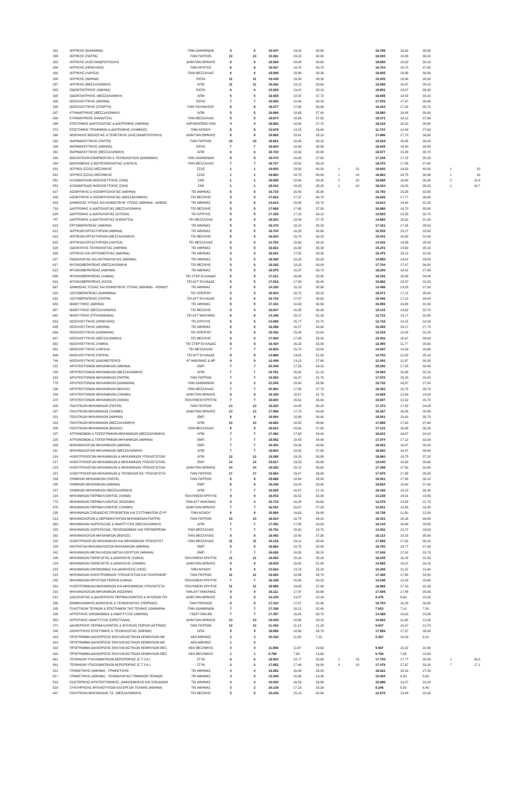| 301 | ΙΑΤΡΙΚΗΣ (ΙΩΑΝΝΙΝΑ) | ΠΑΝ ΙΩΑΝΝΙΝΩΝ | 9 | 9 | 19.047 | 19,03 | 38,50 | | | 18.788 | 18,62 | 38,80 | | |
| 299 | ΙΑΤΡΙΚΗΣ (ΠΑΤΡΑ) | ΠΑΝ ΠΑΤΡΩΝ | 10 | 10 | 19.361 | 19,32 | 38,90 | | | 18.930 | 18,88 | 38,20 | | |
| 302 | ΙΑΤΡΙΚΗΣ (ΑΛΕΞΑΝΔΡΟΥΠΟΛΗ) | ΔΗΜ ΠΑΝ ΘΡΑΚΗΣ | 9 | 9 | 18.928 | 18,88 | 38,60 | | | 18.699 | 18,63 | 38,10 | | |
| 304 | ΙΑΤΡΙΚΗΣ (ΗΡΑΚΛΕΙΟ) | ΠΑΝ ΚΡΗΤΗΣ | 8 | 8 | 18.927 | 18,70 | 39,70 | | | 18.704 | 18,70 | 37,80 | | |
| 300 | ΙΑΤΡΙΚΗΣ (ΛΑΡΙΣΑ) | ΠΑΝ ΘΕΣΣΑΛΙΑΣ | 6 | 6 | 18.999 | 18,98 | 38,30 | | | 18.805 | 18,95 | 36,90 | | |
| 295 | ΙΑΤΡΙΚΗΣ (ΑΘΗΝΑ) | ΕΚΠΑ | 11 | 11 | 19.449 | 19,38 | 39,30 | | | 19.205 | 19,08 | 39,50 | | |
| 297 | ΙΑΤΡΙΚΗΣ (ΘΕΣΣΑΛΟΝΙΚΗ) | ΑΠΘ | 11 | 11 | 19.262 | 19,12 | 39,60 | | | 19.095 | 18,97 | 39,10 | | |
| 303 | ΟΔΟΝΤΙΑΤΡΙΚΗΣ (ΑΘΗΝΑ) | ΕΚΠΑ | 6 | 6 | 19.029 | 19,02 | 38,10 | | | 18.691 | 18,47 | 39,30 | | |
| 305 | ΟΔΟΝΤΙΑΤΡΙΚΗΣ (ΘΕΣΣΑΛΟΝΙΚΗ) | ΑΠΘ | 5 | 5 | 18.925 | 18,97 | 37,70 | | | 18.695 | 18,58 | 38,10 | | |
| 306 | ΝΟΣΗΛΕΥΤΙΚΗΣ (ΑΘΗΝΑ) | ΕΚΠΑ | 7 | 7 | 18.509 | 18,40 | 38,10 | | | 17.576 | 17,47 | 35,40 | | |
| 190 | ΝΟΣΗΛΕΥΤΙΚΗΣ (ΣΠΑΡΤΗ) | ΠΑΝ ΠΕΛ/ΝΗΣΟΥ | 8 | 8 | 18.077 | 17,98 | 36,90 | | | 16.224 | 17,32 | 35,70 | | |
| 307 | ΚΤΗΝΙΑΤΡΙΚΗΣ (ΘΕΣΣΑΛΟΝΙΚΗ) | ΑΠΘ | 5 | 5 | 18.690 | 18,65 | 37,40 | | | 18.560 | 18,45 | 38,00 | | |
| 308 | ΚΤΗΝΙΑΤΡΙΚΗΣ (ΚΑΡΔΙΤΣΑ) | ΠΑΝ ΘΕΣΣΑΛΙΑΣ | 5 | 5 | 18.673 | 18,65 | 37,50 | | | 18.271 | 18,12 | 37,90 | | |
| 294 | ΕΠΙΣΤΗΜΗΣ ΔΙΑΙΤΟΛΟΓΙΑΣ & ΔΙΑΤΡΟΦΗΣ (ΑΘΗΝΑ) | ΧΑΡΟΚΟΠΕΙΟ ΠΑΝ | 4 | 4 | 18.883 | 18,88 | 37,70 | | | 18.419 | 18,20 | 38,50 | | |
| 372 | ΕΠΙΣΤΗΜΗΣ ΤΡΟΦΙΜΩΝ & ΔΙΑΤΡΟΦΗΣ (ΛΗΜΝΟΣ) | ΠΑΝ ΑΙΓΑΙΟΥ | 8 | 8 | 13.678 | 14,23 | 33,60 | | | 11.724 | 12,40 | 27,60 | | |
| 290 | ΜΟΡΙΑΚΗΣ ΒΙΟΛΟΓΙΑΣ & ΓΕΝΕΤΙΚΗΣ (ΑΛΕΞΑΝΔΡΟΥΠΟΛΗ) | ΔΗΜ ΠΑΝ ΘΡΑΚΗΣ | 8 | 8 | 18.665 | 18,41 | 39,10 | | | 17.886 | 17,70 | 36,60 | | |
| 293 | ΦΑΡΜΑΚΕΥΤΙΚΗΣ (ΠΑΤΡΑ) | ΠΑΝ ΠΑΤΡΩΝ | 10 | 10 | 18.661 | 18,45 | 39,10 | | | 18.518 | 18,45 | 38,00 | | |
| 289 | ΦΑΡΜΑΚΕΥΤΙΚΗΣ (ΑΘΗΝΑ) | ΕΚΠΑ | 7 | 7 | 18.824 | 18,68 | 38,80 | | | 18.635 | 18,50 | 38,50 | | |
| 291 | ΦΑΡΜΑΚΕΥΤΙΚΗΣ (ΘΕΣΣΑΛΟΝΙΚΗ) | ΑΠΘ | 6 | 6 | 18.720 | 18,60 | 38,40 | | | 18.577 | 18,38 | 38,70 | | |
| 280 | ΒΙΟΛΟΓΙΚΩΝ ΕΦΑΡΜΟΓΩΝ & ΤΕΧΝΟΛΟΓΙΩΝ (ΙΩΑΝΝΙΝΑ) | ΠΑΝ ΙΩΑΝΝΙΝΩΝ | 8 | 8 | 18.470 | 18,40 | 37,80 | | | 17.235 | 17,15 | 35,30 | | |
| 284 | ΒΙΟΧΗΜΕΙΑΣ & ΒΙΟΤΕΧΝΟΛΟΓΙΑΣ (ΛΑΡΙΣΑ) | ΠΑΝ ΘΕΣΣΑΛΙΑΣ | 7 | 7 | 18.717 | 18,52 | 39,10 | | | 18.070 | 17,85 | 37,60 | | |
| 831 | ΙΑΤΡΙΚΟ (ΣΣΑΣ) ΘΕΣ/ΝΙΚΗΣ | ΣΣΑΣ | 1 | 1 | 19.600 | 19,50 | 40,00 | 1 | 20 | 19.600 | 19,50 | 40,00 | 1 | 20 |
| 831 | ΙΑΤΡΙΚΟ (ΣΣΑΣ) ΘΕΣ/ΝΙΚΗΣ | ΣΣΑΣ | 1 | 1 | 18.863 | 18,75 | 38,90 | 1 | 19 | 18.863 | 18,75 | 38,90 | 1 | 19 |
| 851 | ΑΞΙΩΜΑΤΙΚΩΝ ΝΟΣΗΛΕΥΤΙΚΗΣ (ΣΑΝ) | ΣΑΝ | 1 | 1 | 18.695 | 18,60 | 38,30 | 2 | 19 | 18.695 | 18,60 | 38,30 | 2 | 18,9 |
| 851 | ΑΞΙΩΜΑΤΙΚΩΝ ΝΟΣΗΛΕΥΤΙΚΗΣ (ΣΑΝ) | ΣΑΝ | 1 | 1 | 18.010 | 18,03 | 35,20 | 1 | 19 | 18.010 | 18,03 | 35,20 | 1 | 18,7 |
| 637 | ΑΙΣΘΗΤΙΚΗΣ & ΚΟΣΜΗΤΟΛΟΓΙΑΣ (ΑΘΗΝΑ) | ΤΕΙ ΑΘΗΝΑΣ | 5 | 5 | 16.719 | 16,43 | 35,90 | | | 15.793 | 15,35 | 33,90 | | |
| 639 | ΑΙΣΘΗΤΙΚΗΣ & ΚΟΣΜΗΤΟΛΟΓΙΑΣ (ΘΕΣΣΑΛΟΝΙΚΗ) | ΤΕΙ ΘΕΣ/ΚΗΣ | 5 | 5 | 17.623 | 17,37 | 36,70 | | | 16.626 | 17,77 | 36,50 | | |
| 633 | ΔΗΜΟΣΙΑΣ ΥΓΕΙΑΣ ΚΑΙ ΚΟΙΝΟΤΙΚΗΣ ΥΓΕΙΑΣ (ΑΘΗΝΑ) - ΔΗΜΟΣ | ΤΕΙ ΑΘΗΝΑΣ | 5 | 5 | 14.613 | 15,45 | 33,70 | | | 13.613 | 14,40 | 32,20 | | |
| 719 | ΔΙΑΤΡΟΦΗΣ & ΔΙΑΙΤΟΛΟΓΙΑΣ (ΘΕΣΣΑΛΟΝΙΚΗ) | ΤΕΙ ΘΕΣ/ΚΗΣ | 5 | 5 | 17.689 | 17,45 | 37,50 | | | 16.880 | 16,70 | 35,80 | | |
| 628 | ΔΙΑΤΡΟΦΗΣ & ΔΙΑΙΤΟΛΟΓΙΑΣ (ΣΗΤΕΙΑ) | ΤΕΙ ΚΡΗΤΗΣ | 5 | 5 | 17.329 | 17,10 | 36,10 | | | 13.825 | 13,35 | 30,70 | | |
| 747 | ΔΙΑΤΡΟΦΗΣ & ΔΙΑΙΤΟΛΟΓΙΑΣ (ΚΑΡΔΙΤΣΑ) | ΤΕΙ ΘΕΣΣΑΛΙΑΣ | 5 | 5 | 18.201 | 18,08 | 37,70 | | | 14.683 | 15,62 | 31,30 | | |
| 619 | ΕΡΓΟΘΕΡΑΠΕΙΑΣ (ΑΘΗΝΑ) | ΤΕΙ ΑΘΗΝΑΣ | 5 | 5 | 18.379 | 18,22 | 38,30 | | | 17.421 | 17,35 | 35,50 | | |
| 621 | ΙΑΤΡΙΚΩΝ ΕΡΓΑΣΤΗΡΙΩΝ (ΑΘΗΝΑ) | ΤΕΙ ΑΘΗΝΑΣ | 5 | 5 | 16.704 | 16,20 | 36,60 | | | 15.539 | 15,27 | 33,50 | | |
| 623 | ΙΑΤΡΙΚΩΝ ΕΡΓΑΣΤΗΡΙΩΝ (ΘΕΣΣΑΛΟΝΙΚΗ) | ΤΕΙ ΘΕΣ/ΚΗΣ | 5 | 5 | 16.204 | 15,70 | 36,20 | | | 15.441 | 16,58 | 32,80 | | |
| 625 | ΙΑΤΡΙΚΩΝ ΕΡΓΑΣΤΗΡΙΩΝ (ΛΑΡΙΣΑ) | ΤΕΙ ΘΕΣΣΑΛΙΑΣ | 5 | 5 | 14.753 | 15,60 | 34,20 | | | 14.242 | 14,05 | 29,00 | | |
| 629 | ΟΔΟΝΤΙΚΗΣ ΤΕΧΝΟΛΟΓΙΑΣ (ΑΘΗΝΑ) | ΤΕΙ ΑΘΗΝΑΣ | 5 | 5 | 16.821 | 16,58 | 35,30 | | | 15.241 | 14,60 | 35,10 | | |
| 635 | ΟΠΤΙΚΗΣ ΚΑΙ ΟΠΤΟΜΕΤΡΙΑΣ (ΑΘΗΝΑ) | ΤΕΙ ΑΘΗΝΑΣ | 5 | 5 | 18.201 | 17,82 | 39,30 | | | 15.479 | 15,12 | 32,30 | | |
| 627 | ΡΑΔΙΟΛΟΓΙΑΣ ΚΑΙ ΑΚΤΙΝΟΛΟΓΙΑΣ (ΑΘΗΝΑ) | ΤΕΙ ΑΘΗΝΑΣ | 5 | 5 | 18.399 | 18,20 | 38,30 | | | 14.859 | 14,62 | 29,50 | | |
| 617 | ΦΥΣΙΚΟΘΕΡΑΠΕΙΑΣ (ΘΕΣΣΑΛΟΝΙΚΗ) | ΤΕΙ ΘΕΣ/ΚΗΣ | 5 | 5 | 18.182 | 18,03 | 38,00 | | | 17.704 | 17,47 | 36,80 | | |
| 615 | ΦΥΣΙΚΟΘΕΡΑΠΕΙΑΣ (ΑΘΗΝΑ) | ΤΕΙ ΑΘΗΝΑΣ | 5 | 5 | 18.575 | 18,37 | 38,70 | | | 18.209 | 18,02 | 37,90 | | |
| 659 | ΦΥΣΙΚΟΘΕΡΑΠΕΙΑΣ (ΛΑΜΙΑ) | ΤΕΙ ΣΤΕΡ ΕΛΛΑΔΑΣ | 5 | 5 | 17.211 | 16,88 | 35,90 | | | 16.191 | 15,85 | 34,30 | | |
| 616 | ΦΥΣΙΚΟΘΕΡΑΠΕΙΑΣ (ΑΙΓΙΟ) | ΤΕΙ ΔΥΤ ΕΛΛΑΔΑΣ | 5 | 5 | 17.516 | 17,08 | 38,40 | | | 15.862 | 15,57 | 32,20 | | |
| 667 | ΔΗΜΟΣΙΑΣ ΥΓΕΙΑΣ ΚΑΙ ΚΟΙΝΟΤΙΚΗΣ ΥΓΕΙΑΣ (ΑΘΗΝΑ) - ΚΟΙΝΟΤ | ΤΕΙ ΑΘΗΝΑΣ | 5 | 5 | 14.330 | 15,23 | 30,90 | | | 13.486 | 13,28 | 27,00 | | |
| 620 | ΛΟΓΟΘΕΡΑΠΕΙΑΣ (ΙΩΑΝΝΙΝΑ) | ΤΕΙ ΗΠΕΙΡΟΥ | 5 | 5 | 16.903 | 16,70 | 35,10 | | | 16.071 | 17,12 | 35,50 | | |
| 618 | ΛΟΓΟΘΕΡΑΠΕΙΑΣ (ΠΑΤΡΑ) | ΤΕΙ ΔΥΤ ΕΛΛΑΔΑΣ | 5 | 5 | 16.730 | 17,87 | 36,60 | | | 15.946 | 17,12 | 34,00 | | |
| 655 | ΜΑΙΕΥΤΙΚΗΣ (ΑΘΗΝΑ) | ΤΕΙ ΑΘΗΝΑΣ | 5 | 5 | 17.161 | 16,93 | 36,50 | | | 16.806 | 16,98 | 31,80 | | |
| 657 | ΜΑΙΕΥΤΙΚΗΣ (ΘΕΣΣΑΛΟΝΙΚΗ) | ΤΕΙ ΘΕΣ/ΚΗΣ | 5 | 5 | 16.647 | 16,35 | 36,30 | | | 15.131 | 14,62 | 32,70 | | |
| 662 | ΜΑΙΕΥΤΙΚΗΣ (ΠΤΟΛΕΜΑΪΔΑ) | ΤΕΙ ΔΥΤ ΜΑΚ/ΝΙΑΣ | 6 | 6 | 14.168 | 15,17 | 31,30 | | | 12.731 | 13,17 | 32,50 | | |
| 653 | ΝΟΣΗΛΕΥΤΙΚΗΣ (ΗΡΑΚΛΕΙΟ) | ΤΕΙ ΚΡΗΤΗΣ | 6 | 6 | 14.899 | 15,77 | 32,70 | | | 12.716 | 13,22 | 32,00 | | |
| 645 | ΝΟΣΗΛΕΥΤΙΚΗΣ (ΑΘΗΝΑ) | ΤΕΙ ΑΘΗΝΑΣ | 9 | 9 | 16.286 | 16,27 | 30,60 | | | 15.083 | 15,17 | 27,70 | | |
| 654 | ΝΟΣΗΛΕΥΤΙΚΗΣ (ΙΩΑΝΝΙΝΑ) | ΤΕΙ ΗΠΕΙΡΟΥ | 9 | 9 | 15.432 | 15,08 | 32,00 | | | 12.419 | 12,82 | 32,20 | | |
| 647 | ΝΟΣΗΛΕΥΤΙΚΗΣ (ΘΕΣΣΑΛΟΝΙΚΗ) | ΤΕΙ ΘΕΣ/ΚΗΣ | 5 | 5 | 17.594 | 17,45 | 35,20 | | | 15.942 | 15,67 | 34,00 | | |
| 652 | ΝΟΣΗΛΕΥΤΙΚΗΣ (ΛΑΜΙΑ) | ΤΕΙ ΣΤΕΡ ΕΛΛΑΔΑΣ | 8 | 8 | 16.424 | 16,32 | 33,80 | | | 12.090 | 11,77 | 25,60 | | |
| 651 | ΝΟΣΗΛΕΥΤΙΚΗΣ (ΛΑΡΙΣΑ) | ΤΕΙ ΘΕΣΣΑΛΙΑΣ | 7 | 7 | 15.830 | 15,70 | 33,00 | | | 14.007 | 14,00 | 26,90 | | |
| 649 | ΝΟΣΗΛΕΥΤΙΚΗΣ (ΠΑΤΡΑ) | ΤΕΙ ΔΥΤ ΕΛΛΑΔΑΣ | 8 | 8 | 14.868 | 14,62 | 31,00 | | | 12.753 | 12,83 | 25,10 | | |
| 744 | ΝΟΣΗΛΕΥΤΙΚΗΣ (ΔΙΔΥΜΟΤΕΙΧΟ) | ΑΤ ΜΑΚ/ΝΙΑΣ & ΘΡ | 9 | 9 | 12.408 | 13,13 | 27,60 | | | 11.493 | 11,97 | 26,30 | | |
| 231 | ΑΡΧΙΤΕΚΤΟΝΩΝ ΜΗΧΑΝΙΚΩΝ (ΑΘΗΝΑ) | ΕΜΠ | 7 | 7 | 20.349 | 17,53 | 34,10 | | | 20.250 | 17,25 | 30,40 | | |
| 233 | ΑΡΧΙΤΕΚΤΟΝΩΝ ΜΗΧΑΝΙΚΩΝ (ΘΕΣΣΑΛΟΝΙΚΗ) | ΑΠΘ | 7 | 7 | 19.761 | 16,92 | 31,10 | | | 19.463 | 16,88 | 32,10 | | |
| 232 | ΑΡΧΙΤΕΚΤΟΝΩΝ ΜΗΧΑΝΙΚΩΝ (ΠΑΤΡΑ) | ΠΑΝ ΠΑΤΡΩΝ | 7 | 7 | 19.583 | 16,07 | 32,70 | | | 17.570 | 15,28 | 28,00 | | |
| 779 | ΑΡΧΙΤΕΚΤΟΝΩΝ ΜΗΧΑΝΙΚΩΝ (ΙΩΑΝΝΙΝΑ) | ΠΑΝ ΙΩΑΝΝΙΝΩΝ | 2 | 2 | 21.545 | 18,40 | 35,90 | | | 19.732 | 16,97 | 27,80 | | |
| 236 | ΑΡΧΙΤΕΚΤΟΝΩΝ ΜΗΧΑΝΙΚΩΝ (ΒΟΛΟΣ) | ΠΑΝ ΘΕΣΣΑΛΙΑΣ | 7 | 7 | 20.991 | 17,98 | 37,70 | | | 18.353 | 15,75 | 26,70 | | |
| 234 | ΑΡΧΙΤΕΚΤΟΝΩΝ ΜΗΧΑΝΙΚΩΝ (ΞΑΝΘΗ) | ΔΗΜ ΠΑΝ ΘΡΑΚΗΣ | 8 | 8 | 18.329 | 15,67 | 31,70 | | | 14.828 | 12,68 | 14,00 | | |
| 370 | ΑΡΧΙΤΕΚΤΟΝΩΝ ΜΗΧΑΝΙΚΩΝ (ΧΑΝΙΑ) | ΠΟΛ/ΧΝΕΙΟ ΚΡΗΤΗΣ | 7 | 7 | 18.600 | 15,52 | 26,60 | | | 15.837 | 13,32 | 20,70 | | |
| 205 | ΠΟΛΙΤΙΚΩΝ ΜΗΧΑΝΙΚΩΝ (ΠΑΤΡΑ) | ΠΑΝ ΠΑΤΡΩΝ | 13 | 13 | 18.220 | 18,48 | 35,20 | | | 17.370 | 17,53 | 34,00 | | |
| 207 | ΠΟΛΙΤΙΚΩΝ ΜΗΧΑΝΙΚΩΝ (ΞΑΝΘΗ) | ΔΗΜ ΠΑΝ ΘΡΑΚΗΣ | 13 | 13 | 17.596 | 17,73 | 34,00 | | | 16.367 | 16,85 | 28,90 | | |
| 201 | ΠΟΛΙΤΙΚΩΝ ΜΗΧΑΝΙΚΩΝ (ΑΘΗΝΑ) | ΕΜΠ | 8 | 8 | 18.994 | 18,98 | 38,40 | | | 18.501 | 18,63 | 35,70 | | |
| 203 | ΠΟΛΙΤΙΚΩΝ ΜΗΧΑΝΙΚΩΝ (ΘΕΣΣΑΛΟΝΙΚΗ) | ΑΠΘ | 10 | 10 | 18.682 | 18,52 | 38,60 | | | 17.868 | 17,62 | 37,60 | | |
| 208 | ΠΟΛΙΤΙΚΩΝ ΜΗΧΑΝΙΚΩΝ (ΒΟΛΟΣ) | ΠΑΝ ΘΕΣΣΑΛΙΑΣ | 8 | 8 | 18.613 | 18,62 | 37,50 | | | 17.131 | 16,85 | 36,30 | | |
| 227 | ΑΓΡΟΝΟΜΩΝ & ΤΟΠΟΓΡΑΦΩΝ ΜΗΧΑΝΙΚΩΝ (ΘΕΣΣΑΛΟΝΙΚΗ) | ΑΠΘ | 7 | 7 | 17.462 | 17,68 | 33,00 | | | 16.631 | 16,47 | 34,10 | | |
| 225 | ΑΓΡΟΝΟΜΩΝ & ΤΟΠΟΓΡΑΦΩΝ ΜΗΧΑΝΙΚΩΝ (ΑΘΗΝΑ) | ΕΜΠ | 7 | 7 | 18.052 | 18,43 | 34,40 | | | 17.074 | 17,12 | 33,00 | | |
| 209 | ΜΗΧΑΝΟΛΟΓΩΝ ΜΗΧΑΝΙΚΩΝ (ΑΘΗΝΑ) | ΕΜΠ | 7 | 7 | 19.401 | 19,26 | 39,90 | | | 18.922 | 18,87 | 38,20 | | |
| 211 | ΜΗΧΑΝΟΛΟΓΩΝ ΜΗΧΑΝΙΚΩΝ (ΘΕΣΣΑΛΟΝΙΚΗ) | ΑΠΘ | 7 | 7 | 18.803 | 18,83 | 37,90 | | | 18.600 | 18,47 | 38,60 | | |
| 219 | ΗΛΕΚΤΡΟΛΟΓΩΝ ΜΗΧΑΝΙΚΩΝ & ΜΗΧΑΝΙΚΩΝ ΥΠΟΛΟΓΙΣΤΩΝ | ΑΠΘ | 12 | 12 | 19.265 | 19,20 | 38,90 | | | 18.660 | 18,75 | 37,20 | | |
| 217 | ΗΛΕΚΤΡΟΛΟΓΩΝ ΜΗΧΑΝΙΚΩΝ & ΜΗΧΑΝΙΚΩΝ ΥΠΟΛΟΓΙΣΤΩΝ | ΕΜΠ | 14 | 14 | 19.617 | 19,53 | 39,90 | | | 19.040 | 18,93 | 38,60 | | |
| 223 | ΗΛΕΚΤΡΟΛΟΓΩΝ ΜΗΧΑΝΙΚΩΝ & ΜΗΧΑΝΙΚΩΝ ΥΠΟΛΟΓΙΣΤΩΝ | ΔΗΜ ΠΑΝ ΘΡΑΚΗΣ | 14 | 14 | 18.252 | 18,12 | 36,60 | | | 17.368 | 17,50 | 32,60 | | |
| 221 | ΗΛΕΚΤΡΟΛΟΓΩΝ ΜΗΧΑΝΙΚΩΝ & ΤΕΧΝΟΛΟΓΙΑΣ ΥΠΟΛΟΓΙΣΤΩ | ΠΑΝ ΠΑΤΡΩΝ | 17 | 17 | 19.563 | 19,47 | 39,90 | | | 17.878 | 17,95 | 35,00 | | |
| 239 | ΧΗΜΙΚΩΝ ΜΗΧΑΝΙΚΩΝ (ΠΑΤΡΑ) | ΠΑΝ ΠΑΤΡΩΝ | 8 | 8 | 18.666 | 18,48 | 39,00 | | | 18.051 | 17,98 | 36,10 | | |
| 235 | ΧΗΜΙΚΩΝ ΜΗΧΑΝΙΚΩΝ (ΑΘΗΝΑ) | ΕΜΠ | 8 | 8 | 19.346 | 19,28 | 39,40 | | | 18.604 | 18,60 | 37,60 | | |
| 237 | ΧΗΜΙΚΩΝ ΜΗΧΑΝΙΚΩΝ (ΘΕΣΣΑΛΟΝΙΚΗ) | ΑΠΘ | 7 | 7 | 18.525 | 18,47 | 37,10 | | | 18.169 | 18,23 | 36,30 | | |
| 214 | ΜΗΧΑΝΙΚΩΝ ΠΕΡΙΒΑΛΛΟΝΤΟΣ (ΧΑΝΙΑ) | ΠΟΛ/ΧΝΕΙΟ ΚΡΗΤΗΣ | 8 | 8 | 16.542 | 16,52 | 33,80 | | | 13.238 | 14,01 | 19,40 | | |
| 778 | ΜΗΧΑΝΙΚΩΝ ΠΕΡΙΒΑΛΛΟΝΤΟΣ (ΚΟΖΑΝΗ) | ΠΑΝ ΔΥΤ ΜΑΚ/ΝΙΑΣ | 4 | 4 | 15.719 | 16,28 | 26,50 | | | 13.079 | 13,58 | 21,70 | | |
| 476 | ΜΗΧΑΝΙΚΩΝ ΠΕΡΙΒΑΛΛΟΝΤΟΣ (ΞΑΝΘΗ) | ΔΗΜ ΠΑΝ ΘΡΑΚΗΣ | 7 | 7 | 16.051 | 16,67 | 27,30 | | | 12.831 | 13,45 | 19,30 | | |
| 238 | ΜΗΧΑΝΙΚΩΝ ΣΧΕΔΙΑΣΗΣ ΠΡΟΪΟΝΤΩΝ ΚΑΙ ΣΥΣΤΗΜΑΤΩΝ (ΣΥΡ | ΠΑΝ ΑΙΓΑΙΟΥ | 8 | 8 | 15.984 | 16,63 | 26,80 | | | 10.726 | 11,90 | 12,00 | | |
| 213 | ΜΗΧΑΝΟΛΟΓΩΝ & ΑΕΡΟΝΑΥΠΗΓΩΝ ΜΗΧΑΝΙΚΩΝ (ΠΑΤΡΑ) | ΠΑΝ ΠΑΤΡΩΝ | 10 | 10 | 18.914 | 18,75 | 39,20 | | | 18.421 | 18,38 | 36,90 | | |
| 363 | ΜΗΧΑΝΙΚΩΝ ΧΩΡΟΤΑΞΙΑΣ & ΑΝΑΠΤΥΞΗΣ (ΘΕΣΣΑΛΟΝΙΚΗ) | ΑΠΘ | 7 | 7 | 17.452 | 17,55 | 34,00 | | | 16.143 | 16,48 | 29,50 | | |
| 228 | ΜΗΧΑΝΙΚΩΝ ΧΩΡΟΤΑΞΙΑΣ, ΠΟΛΕΟΔΟΜΙΑΣ ΚΑΙ ΠΕΡΙΦΕΡΕΙΑΚ | ΠΑΝ ΘΕΣΣΑΛΙΑΣ | 7 | 7 | 15.751 | 15,92 | 29,70 | | | 13.002 | 13,72 | 19,00 | | |
| 332 | ΜΗΧΑΝΟΛΟΓΩΝ ΜΗΧΑΝΙΚΩΝ (ΒΟΛΟΣ) | ΠΑΝ ΘΕΣΣΑΛΙΑΣ | 8 | 8 | 18.483 | 18,40 | 37,90 | | | 18.113 | 18,15 | 35,90 | | |
| 220 | ΗΛΕΚΤΡΟΛΟΓΩΝ ΜΗΧΑΝΙΚΩΝ ΚΑΙ ΜΗΧΑΝΙΚΩΝ ΥΠΟΛΟΓΙΣΤ | ΠΑΝ ΘΕΣΣΑΛΙΑΣ | 11 | 11 | 19.118 | 19,12 | 38,40 | | | 17.656 | 17,82 | 35,20 | | |
| 229 | ΝΑΥΠΗΓΩΝ ΜΗΧΑΝΟΛΟΓΩΝ ΜΗΧΑΝΙΚΩΝ (ΑΘΗΝΑ) | ΕΜΠ | 5 | 5 | 18.862 | 18,75 | 38,80 | | | 18.790 | 18,77 | 37,80 | | |
| 241 | ΜΗΧΑΝΙΚΩΝ ΜΕΤΑΛΛΕΙΩΝ ΜΕΤΑΛΛΟΥΡΓΩΝ (ΑΘΗΝΑ) | ΕΜΠ | 7 | 7 | 18.626 | 18,50 | 38,20 | | | 17.049 | 17,02 | 33,70 | | |
| 230 | ΜΗΧΑΝΙΚΩΝ ΠΑΡΑΓΩΓΗΣ & ΔΙΟΙΚΗΣΗΣ (ΧΑΝΙΑ) | ΠΟΛ/ΧΝΕΙΟ ΚΡΗΤΗΣ | 11 | 11 | 18.064 | 18,16 | 35,00 | | | 16.245 | 16,25 | 32,30 | | |
| 224 | ΜΗΧΑΝΙΚΩΝ ΠΑΡΑΓΩΓΗΣ & ΔΙΟΙΚΗΣΗΣ (ΞΑΝΘΗ) | ΔΗΜ ΠΑΝ ΘΡΑΚΗΣ | 9 | 9 | 16.639 | 16,92 | 31,90 | | | 14.565 | 15,07 | 24,10 | | |
| 222 | ΜΗΧΑΝΙΚΩΝ ΟΙΚΟΝΟΜΙΑΣ ΚΑΙ ΔΙΟΙΚΗΣΗΣ (ΧΙΟΣ) | ΠΑΝ ΑΙΓΑΙΟΥ | 8 | 8 | 13.622 | 13,76 | 26,20 | | | 10.298 | 11,22 | 13,40 | | |
| 215 | ΜΗΧΑΝΙΚΩΝ ΗΛΕΚΤΡΟΝΙΚΩΝ ΥΠΟΛΟΓΙΣΤΩΝ ΚΑΙ ΠΛΗΡΟΦΟΡ | ΠΑΝ ΠΑΤΡΩΝ | 11 | 11 | 19.063 | 18,95 | 38,70 | | | 17.365 | 17,48 | 34,50 | | |
| 242 | ΜΗΧΑΝΙΚΩΝ ΟΡΥΚΤΩΝ ΠΟΡΩΝ (ΧΑΝΙΑ) | ΠΟΛ/ΧΝΕΙΟ ΚΡΗΤΗΣ | 7 | 7 | 16.338 | 16,55 | 30,20 | | | 12.046 | 12,63 | 18,40 | | |
| 331 | ΗΛΕΚΤΡΟΝΙΚΩΝ ΜΗΧΑΝΙΚΩΝ ΚΑΙ ΜΗΧΑΝΙΚΩΝ ΥΠΟΛΟΓΙΣΤΩ | ΠΟΛ/ΧΝΕΙΟ ΚΡΗΤΗΣ | 11 | 11 | 18.985 | 19,05 | 37,90 | | | 16.865 | 17,10 | 32,30 | | |
| 210 | ΜΗΧΑΝΟΛΟΓΩΝ ΜΗΧΑΝΙΚΩΝ (ΚΟΖΑΝΗ) | ΠΑΝ ΔΥΤ ΜΑΚ/ΝΙΑΣ | 9 | 9 | 18.111 | 17,97 | 36,90 | | | 17.505 | 17,45 | 35,90 | | |
| 212 | ΔΑΣΟΛΟΓΙΑΣ & ΔΙΑΧΕΙΡΙΣΗΣ ΠΕΡΙΒΑΛΛΟΝΤΟΣ & ΦΥΣΙΚΩΝ ΠΟ | ΔΗΜ ΠΑΝ ΘΡΑΚΗΣ | 9 | 9 | 13.100 | 13,57 | 22,20 | | | 8.475 | 9,60 | 15,00 | | |
| 336 | ΒΙΟΜΗΧΑΝΙΚΗΣ ΔΙΟΙΚΗΣΗΣ & ΤΕΧΝΟΛΟΓΙΑΣ (ΠΕΙΡΑΙΑΣ) | ΠΑΝ ΠΕΙΡΑΙΩΣ | 8 | 8 | 17.310 | 17,67 | 32,40 | | | 15.753 | 16,28 | 26,90 | | |
| 185 | ΠΛΑΣΤΙΚΩΝ ΤΕΧΝΩΝ & ΕΠΙΣΤΗΜΩΝ ΤΗΣ ΤΕΧΝΗΣ (ΙΩΑΝΝΙΝΑ | ΠΑΝ ΙΩΑΝΝΙΝΩΝ | 7 | 7 | 17.336 | 16,12 | 32,40 | | | 7.923 | 7,10 | 7,30 | | |
| 326 | ΑΓΡΟΤΙΚΗΣ ΟΙΚΟΝΟΜΙΑΣ & ΑΝΑΠΤΥΞΗΣ (ΑΘΗΝΑ) | ΓΕΩΠ ΠΑΝ ΑΘ | 7 | 7 | 17.357 | 16,81 | 38,70 | | | 14.368 | 15,00 | 23,80 | | |
| 353 | ΑΓΡΟΤΙΚΗΣ ΑΝΑΠΤΥΞΗΣ (ΟΡΕΣΤΙΑΔΑ) | ΔΗΜ ΠΑΝ ΘΡΑΚΗΣ | 13 | 13 | 19.039 | 18,90 | 39,10 | | | 10.802 | 11,98 | 12,00 | | |
| 271 | ΔΙΑΧΕΙΡΙΣΗΣ ΠΕΡΙΒΑΛΛΟΝΤΟΣ & ΦΥΣΙΚΩΝ ΠΟΡΩΝ (ΑΓΡΙΝΙΟ) | ΠΑΝ ΠΑΤΡΩΝ | 10 | 10 | 11.426 | 11,13 | 21,20 | | | 9.947 | 10,67 | 12,70 | | |
| 240 | ΔΙΟΙΚΗΤΙΚΗΣ ΕΠΙΣΤΗΜΗΣ & ΤΕΧΝΟΛΟΓΙΑΣ (ΑΘΗΝΑ) | ΟΠΑ | 9 | 9 | 18.859 | 18,60 | 39,70 | | | 17.856 | 17,57 | 38,00 | | |
| 419 | ΠΡΟΓΡΑΜΜΑ ΔΙΑΧΕΙΡΙΣΗΣ ΕΚΚΛΗΣΙΑΣΤΙΚΩΝ ΚΕΙΜΗΛΙΩΝ ΑΘ | ΑΕΑ ΑΘΗΝΑΣ | 3 | 3 | 10.192 | 11,90 | 7,20 | | | 9.367 | 10,53 | 9,10 | | |
| 419 | ΠΡΟΓΡΑΜΜΑ ΔΙΑΧΕΙΡΙΣΗΣ ΕΚΚΛΗΣΙΑΣΤΙΚΩΝ ΚΕΙΜΗΛΙΩΝ ΑΘ | ΑΕΑ ΑΘΗΝΑΣ | 1 | 0 | | | | | | | | | | |
| 420 | ΠΡΟΓΡΑΜΜΑ ΔΙΑΧΕΙΡΙΣΗΣ ΕΚΚΛΗΣΙΑΣΤΙΚΩΝ ΚΕΙΜΗΛΙΩΝ ΘΕΣ | ΑΕΑ ΘΕΣ/ΝΙΚΗΣ | 4 | 4 | 11.596 | 11,97 | 19,60 | | | 9.567 | 10,32 | 22,40 | | |
| 420 | ΠΡΟΓΡΑΜΜΑ ΔΙΑΧΕΙΡΙΣΗΣ ΕΚΚΛΗΣΙΑΣΤΙΚΩΝ ΚΕΙΜΗΛΙΩΝ ΘΕΣ | ΑΕΑ ΘΕΣ/ΝΙΚΗΣ | 1 | 1 | 6.769 | 7,65 | 13,60 | | | 6.769 | 7,65 | 13,60 | | |
| 861 | ΤΕΧΝΙΚΩΝ ΥΠΑΞΙΩΜΑΤΙΚΩΝ ΑΕΡΟΠΟΡΙΑΣ (Σ.Τ.Υ.Α.) | ΣΤΥΑ | 6 | 6 | 18.903 | 18,77 | 38,90 | 2 | 19 | 17.709 | 17,77 | 35,50 | 1 | 16,8 |
| 861 | ΤΕΧΝΙΚΩΝ ΥΠΑΞΙΩΜΑΤΙΚΩΝ ΑΕΡΟΠΟΡΙΑΣ (Σ.Τ.Υ.Α.) | ΣΤΥΑ | 2 | 2 | 17.652 | 17,46 | 36,00 | 4 | 19 | 17.479 | 17,67 | 33,10 | 7 | 17,1 |
| 521 | ΓΡΑΦΙΣΤΙΚΗΣ (ΑΘΗΝΑ) - ΓΡΑΦΙΣΤΙΚΗΣ | ΤΕΙ ΑΘΗΝΑΣ | 4 | 4 | 19.362 | 16,98 | 29,20 | | | 18.222 | 15,18 | 27,20 | | |
| 517 | ΓΡΑΦΙΣΤΙΚΗΣ (ΑΘΗΝΑ) - ΤΕΧΝΟΛΟΓΙΑΣ ΓΡΑΦΙΚΩΝ ΤΕΧΝΩΝ | ΤΕΙ ΑΘΗΝΑΣ | 4 | 3 | 12.309 | 10,36 | 14,30 | | | 10.404 | 8,93 | 5,80 | | |
| 519 | ΕΣΩΤΕΡΙΚΗΣ ΑΡΧΙΤΕΚΤΟΝΙΚΗΣ, ΔΙΑΚΟΣΜΗΣΗΣ ΚΑΙ ΣΧΕΔΙΑΣΜ | ΤΕΙ ΑΘΗΝΑΣ | 4 | 4 | 19.003 | 16,53 | 26,90 | | | 15.886 | 13,07 | 23,20 | | |
| 520 | ΣΥΝΤΗΡΗΣΗΣ ΑΡΧΑΙΟΤΗΤΩΝ ΚΑΙ ΕΡΓΩΝ ΤΕΧΝΗΣ (ΑΘΗΝΑ) | ΤΕΙ ΑΘΗΝΑΣ | 3 | 2 | 20.139 | 17,23 | 28,30 | | | 8.246 | 5,80 | 6,40 | | |
| 447 | ΠΟΛΙΤΙΚΩΝ ΜΗΧΑΝΙΚΩΝ Τ.Ε. (ΘΕΣΣΑΛΟΝΙΚΗ) | ΤΕΙ ΘΕΣ/ΚΗΣ | 5 | 5 | 15.246 | 15,13 | 30,40 | | | 12.675 | 13,48 | 19,30 | | |